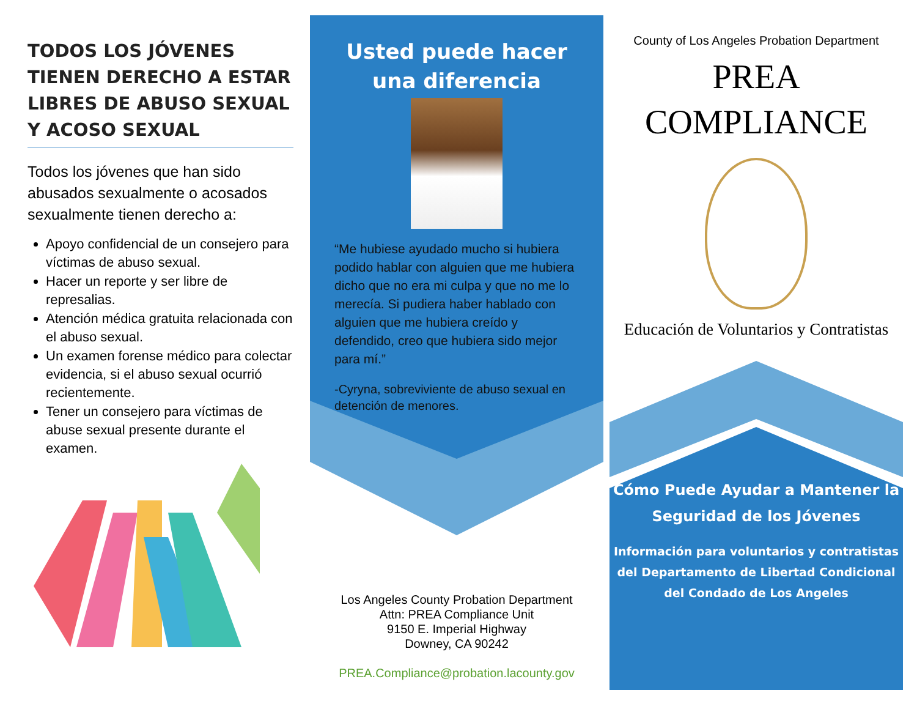TODOS LOS JÓVENES TIENEN DERECHO A ESTAR LIBRES DE ABUSO SEXUAL Y ACOSO SEXUAL
Todos los jóvenes que han sido abusados sexualmente o acosados sexualmente tienen derecho a:
Apoyo confidencial de un consejero para víctimas de abuso sexual.
Hacer un reporte y ser libre de represalias.
Atención médica gratuita relacionada con el abuso sexual.
Un examen forense médico para colectar evidencia, si el abuso sexual ocurrió recientemente.
Tener un consejero para víctimas de abuse sexual presente durante el examen.
Usted puede hacer una diferencia
“Me hubiese ayudado mucho si hubiera podido hablar con alguien que me hubiera dicho que no era mi culpa y que no me lo merecía. Si pudiera haber hablado con alguien que me hubiera creído y defendido, creo que hubiera sido mejor para mí.”
-Cyryna, sobreviviente de abuso sexual en detención de menores.
Los Angeles County Probation Department
Attn: PREA Compliance Unit
9150 E. Imperial Highway
Downey, CA 90242
PREA.Compliance@probation.lacounty.gov
County of Los Angeles Probation Department
PREA
COMPLIANCE
Educación de Voluntarios y Contratistas
Cómo Puede Ayudar a Mantener la Seguridad de los Jóvenes
Información para voluntarios y contratistas del Departamento de Libertad Condicional del Condado de Los Angeles